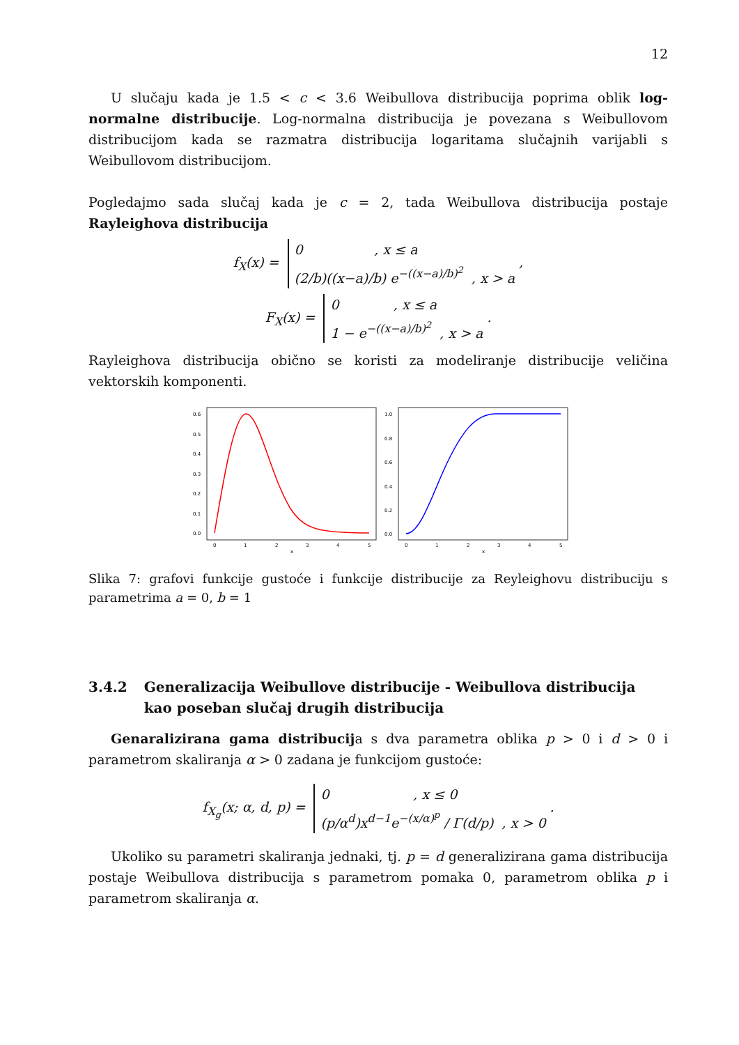12
U slučaju kada je 1.5 < c < 3.6 Weibullova distribucija poprima oblik log-normalne distribucije. Log-normalna distribucija je povezana s Weibullovom distribucijom kada se razmatra distribucija logaritama slučajnih varijabli s Weibullovom distribucijom.
Pogledajmo sada slučaj kada je c = 2, tada Weibullova distribucija postaje Rayleighova distribucija
f<sub>X</sub>(x) = 0 , x ≤ a
(2/b)((x−a)/b) e<sup>−((x−a)/b)<sup>2</sup></sup> , x > a ,
F<sub>X</sub>(x) = 0 , x ≤ a
1 − e<sup>−((x−a)/b)<sup>2</sup></sup> , x > a .
Rayleighova distribucija obično se koristi za modeliranje distribucije veličina vektorskih komponenti.
0.6
0.5
0.4
0.3
0.2
0.1
0.0
0
1
2
3
4
5
x
1.0
0.8
0.6
0.4
0.2
0.0
0
1
2
3
4
5
x
Slika 7: grafovi funkcije gustoće i funkcije distribucije za Reyleighovu distribuciju s parametrima a = 0, b = 1
3.4.2 Generalizacija Weibullove distribucije - Weibullova distribucija kao poseban slučaj drugih distribucija
Genaralizirana gama distribucija s dva parametra oblika p > 0 i d > 0 i parametrom skaliranja α > 0 zadana je funkcijom gustoće:
f<sub>X<sub>g</sub></sub>(x; α, d, p) = 0 , x ≤ 0
(p/α<sup>d</sup>)x<sup>d−1</sup>e<sup>−(x/α)<sup>p</sup></sup> / Γ(d/p) , x > 0 .
Ukoliko su parametri skaliranja jednaki, tj. p = d generalizirana gama distribucija postaje Weibullova distribucija s parametrom pomaka 0, parametrom oblika p i parametrom skaliranja α.